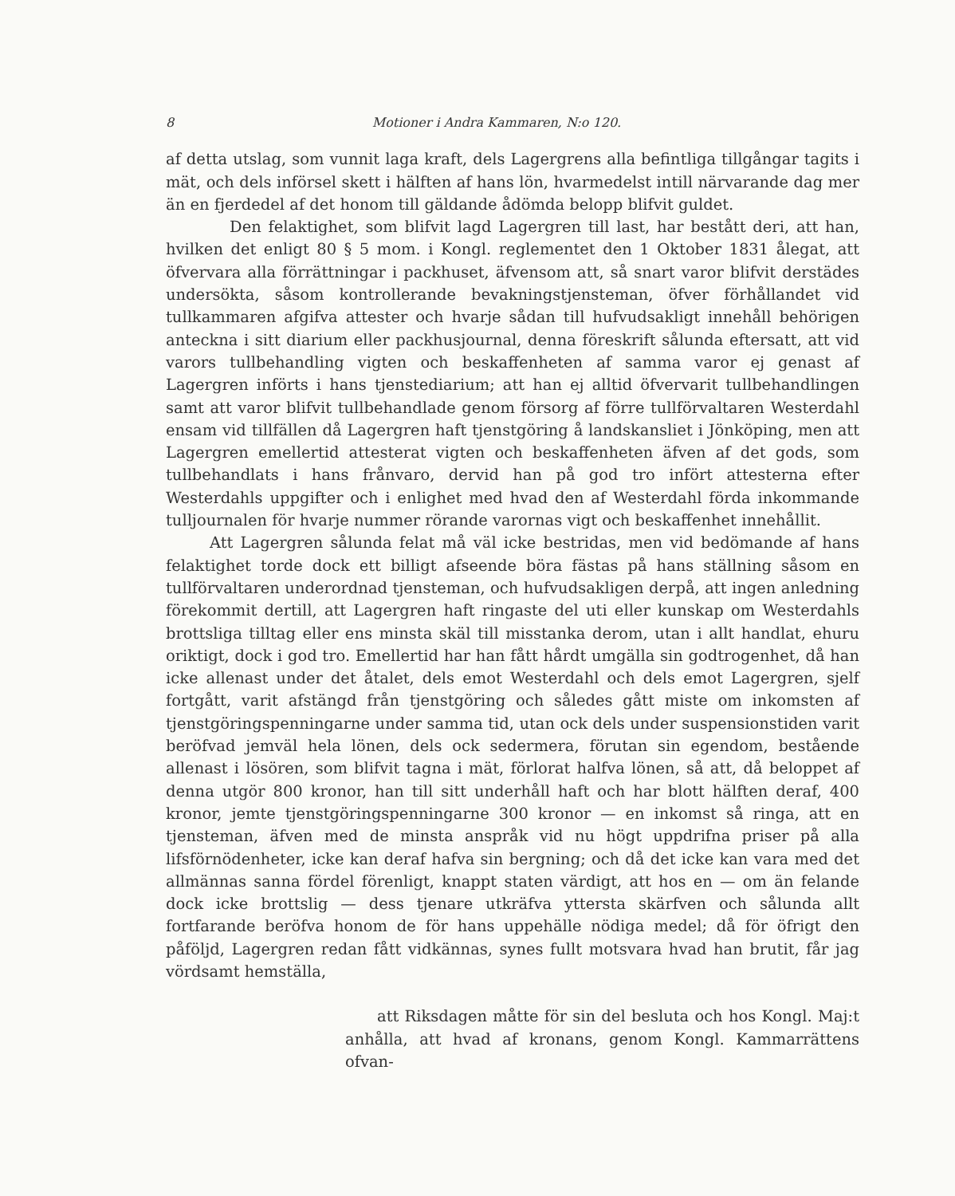8 Motioner i Andra Kammaren, N:o 120.
af detta utslag, som vunnit laga kraft, dels Lagergrens alla befintliga tillgångar tagits i mät, och dels införsel skett i hälften af hans lön, hvarmedelst intill närvarande dag mer än en fjerdedel af det honom till gäldande ådömda belopp blifvit guldet.
Den felaktighet, som blifvit lagd Lagergren till last, har bestått deri, att han, hvilken det enligt 80 § 5 mom. i Kongl. reglementet den 1 Oktober 1831 ålegat, att öfvervara alla förrättningar i packhuset, äfvensom att, så snart varor blifvit derstädes undersökta, såsom kontrollerande bevakningstjensteman, öfver förhållandet vid tullkammaren afgifva attester och hvarje sådan till hufvudsakligt innehåll behörigen anteckna i sitt diarium eller packhusjournal, denna föreskrift sålunda eftersatt, att vid varors tullbehandling vigten och beskaffenheten af samma varor ej genast af Lagergren införts i hans tjenstediarium; att han ej alltid öfvervarit tullbehandlingen samt att varor blifvit tullbehandlade genom försorg af förre tullförvaltaren Westerdahl ensam vid tillfällen då Lagergren haft tjenstgöring å landskansliet i Jönköping, men att Lagergren emellertid attesterat vigten och beskaffenheten äfven af det gods, som tullbehandlats i hans frånvaro, dervid han på god tro infört attesterna efter Westerdahls uppgifter och i enlighet med hvad den af Westerdahl förda inkommande tulljournalen för hvarje nummer rörande varornas vigt och beskaffenhet innehållit.
Att Lagergren sålunda felat må väl icke bestridas, men vid bedömande af hans felaktighet torde dock ett billigt afseende böra fästas på hans ställning såsom en tullförvaltaren underordnad tjensteman, och hufvudsakligen derpå, att ingen anledning förekommit dertill, att Lagergren haft ringaste del uti eller kunskap om Westerdahls brottsliga tilltag eller ens minsta skäl till misstanka derom, utan i allt handlat, ehuru oriktigt, dock i god tro. Emellertid har han fått hårdt umgälla sin godtrogenhet, då han icke allenast under det åtalet, dels emot Westerdahl och dels emot Lagergren, sjelf fortgått, varit afstängd från tjenstgöring och således gått miste om inkomsten af tjenstgöringspenningarne under samma tid, utan ock dels under suspensionstiden varit beröfvad jemväl hela lönen, dels ock sedermera, förutan sin egendom, bestående allenast i lösören, som blifvit tagna i mät, förlorat halfva lönen, så att, då beloppet af denna utgör 800 kronor, han till sitt underhåll haft och har blott hälften deraf, 400 kronor, jemte tjenstgöringspenningarne 300 kronor — en inkomst så ringa, att en tjensteman, äfven med de minsta anspråk vid nu högt uppdrifna priser på alla lifsförnödenheter, icke kan deraf hafva sin bergning; och då det icke kan vara med det allmännas sanna fördel förenligt, knappt staten värdigt, att hos en — om än felande dock icke brottslig — dess tjenare utkräfva yttersta skärfven och sålunda allt fortfarande beröfva honom de för hans uppehälle nödiga medel; då för öfrigt den påföljd, Lagergren redan fått vidkännas, synes fullt motsvara hvad han brutit, får jag vördsamt hemställa,
att Riksdagen måtte för sin del besluta och hos Kongl. Maj:t anhålla, att hvad af kronans, genom Kongl. Kammarrättens ofvan-